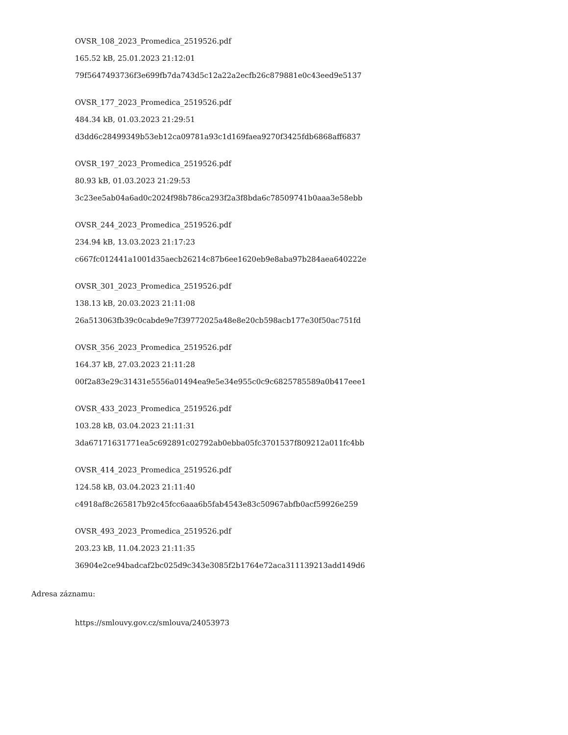OVSR_108_2023_Promedica_2519526.pdf
165.52 kB, 25.01.2023 21:12:01
79f5647493736f3e699fb7da743d5c12a22a2ecfb26c879881e0c43eed9e5137
OVSR_177_2023_Promedica_2519526.pdf
484.34 kB, 01.03.2023 21:29:51
d3dd6c28499349b53eb12ca09781a93c1d169faea9270f3425fdb6868aff6837
OVSR_197_2023_Promedica_2519526.pdf
80.93 kB, 01.03.2023 21:29:53
3c23ee5ab04a6ad0c2024f98b786ca293f2a3f8bda6c78509741b0aaa3e58ebb
OVSR_244_2023_Promedica_2519526.pdf
234.94 kB, 13.03.2023 21:17:23
c667fc012441a1001d35aecb26214c87b6ee1620eb9e8aba97b284aea640222e
OVSR_301_2023_Promedica_2519526.pdf
138.13 kB, 20.03.2023 21:11:08
26a513063fb39c0cabde9e7f39772025a48e8e20cb598acb177e30f50ac751fd
OVSR_356_2023_Promedica_2519526.pdf
164.37 kB, 27.03.2023 21:11:28
00f2a83e29c31431e5556a01494ea9e5e34e955c0c9c6825785589a0b417eee1
OVSR_433_2023_Promedica_2519526.pdf
103.28 kB, 03.04.2023 21:11:31
3da67171631771ea5c692891c02792ab0ebba05fc3701537f809212a011fc4bb
OVSR_414_2023_Promedica_2519526.pdf
124.58 kB, 03.04.2023 21:11:40
c4918af8c265817b92c45fcc6aaa6b5fab4543e83c50967abfb0acf59926e259
OVSR_493_2023_Promedica_2519526.pdf
203.23 kB, 11.04.2023 21:11:35
36904e2ce94badcaf2bc025d9c343e3085f2b1764e72aca311139213add149d6
Adresa záznamu:
https://smlouvy.gov.cz/smlouva/24053973